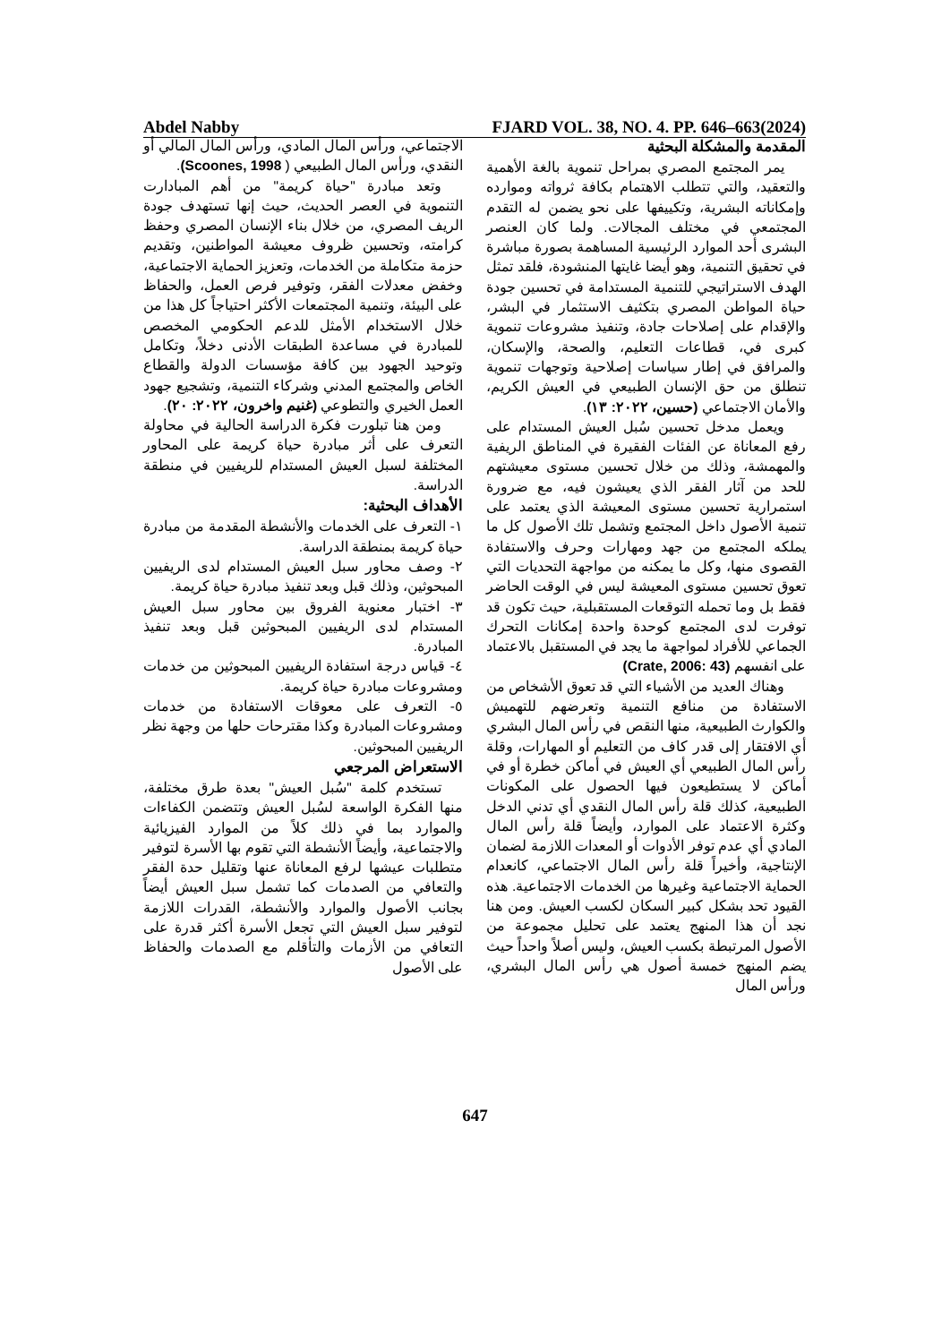Abdel Nabby FJARD VOL. 38, NO. 4. PP. 646–663(2024)
المقدمة والمشكلة البحثية
يمر المجتمع المصري بمراحل تنموية بالغة الأهمية والتعقيد، والتي تتطلب الاهتمام بكافة ثرواته وموارده وإمكاناته البشرية، وتكييفها على نحو يضمن له التقدم المجتمعي في مختلف المجالات. ولما كان العنصر البشرى أحد الموارد الرئيسية المساهمة بصورة مباشرة في تحقيق التنمية، وهو أيضا غايتها المنشودة، فلقد تمثل الهدف الاستراتيجي للتنمية المستدامة في تحسين جودة حياة المواطن المصري بتكثيف الاستثمار في البشر، والإقدام على إصلاحات جادة، وتنفيذ مشروعات تنموية كبرى في، قطاعات التعليم، والصحة، والإسكان، والمرافق في إطار سياسات إصلاحية وتوجهات تنموية تنطلق من حق الإنسان الطبيعي في العيش الكريم، والأمان الاجتماعي (حسين، ٢٠٢٢: ١٣).
ويعمل مدخل تحسين سُبل العيش المستدام على رفع المعاناة عن الفئات الفقيرة في المناطق الريفية والمهمشة، وذلك من خلال تحسين مستوى معيشتهم للحد من آثار الفقر الذي يعيشون فيه، مع ضرورة استمرارية تحسين مستوى المعيشة الذي يعتمد على تنمية الأصول داخل المجتمع وتشمل تلك الأصول كل ما يملكه المجتمع من جهد ومهارات وحرف والاستفادة القصوى منها، وكل ما يمكنه من مواجهة التحديات التي تعوق تحسين مستوى المعيشة ليس في الوقت الحاضر فقط بل وما تحمله التوقعات المستقبلية، حيث تكون قد توفرت لدى المجتمع كوحدة واحدة إمكانات التحرك الجماعي للأفراد لمواجهة ما يجد في المستقبل بالاعتماد على انفسهم (Crate, 2006: 43)
وهناك العديد من الأشياء التي قد تعوق الأشخاص من الاستفادة من منافع التنمية وتعرضهم للتهميش والكوارث الطبيعية، منها النقص في رأس المال البشري أي الافتقار إلى قدر كاف من التعليم أو المهارات، وقلة رأس المال الطبيعي أي العيش في أماكن خطرة أو في أماكن لا يستطيعون فيها الحصول على المكونات الطبيعية، كذلك قلة رأس المال النقدي أي تدني الدخل وكثرة الاعتماد على الموارد، وأيضاً قلة رأس المال المادي أي عدم توفر الأدوات أو المعدات اللازمة لضمان الإنتاجية، وأخيراً قلة رأس المال الاجتماعي، كانعدام الحماية الاجتماعية وغيرها من الخدمات الاجتماعية. هذه القيود تحد بشكل كبير السكان لكسب العيش. ومن هنا نجد أن هذا المنهج يعتمد على تحليل مجموعة من الأصول المرتبطة بكسب العيش، وليس أصلاً واحداً حيث يضم المنهج خمسة أصول هي رأس المال البشري، ورأس المال
الاجتماعي، ورأس المال المادي، ورأس المال المالي أو النقدي، ورأس المال الطبيعي ( Scoones, 1998).
وتعد مبادرة "حياة كريمة" من أهم المبادارت التنموية في العصر الحديث، حيث إنها تستهدف جودة الريف المصري، من خلال بناء الإنسان المصري وحفظ كرامته، وتحسين ظروف معيشة المواطنين، وتقديم حزمة متكاملة من الخدمات، وتعزيز الحماية الاجتماعية، وخفض معدلات الفقر، وتوفير فرص العمل، والحفاظ على البيئة، وتنمية المجتمعات الأكثر احتياجاً كل هذا من خلال الاستخدام الأمثل للدعم الحكومي المخصص للمبادرة في مساعدة الطبقات الأدنى دخلاً، وتكامل وتوحيد الجهود بين كافة مؤسسات الدولة والقطاع الخاص والمجتمع المدني وشركاء التنمية، وتشجيع جهود العمل الخيري والتطوعي (غنيم واخرون، ٢٠٢٢: ٢٠).
ومن هنا تبلورت فكرة الدراسة الحالية في محاولة التعرف على أثر مبادرة حياة كريمة على المحاور المختلفة لسبل العيش المستدام للريفيين في منطقة الدراسة.
الأهداف البحثية:
١- التعرف على الخدمات والأنشطة المقدمة من مبادرة حياة كريمة بمنطقة الدراسة.
٢- وصف محاور سبل العيش المستدام لدى الريفيين المبحوثين، وذلك قبل وبعد تنفيذ مبادرة حياة كريمة.
٣- اختبار معنوية الفروق بين محاور سبل العيش المستدام لدى الريفيين المبحوثين قبل وبعد تنفيذ المبادرة.
٤- قياس درجة استفادة الريفيين المبحوثين من خدمات ومشروعات مبادرة حياة كريمة.
٥- التعرف على معوقات الاستفادة من خدمات ومشروعات المبادرة وكذا مقترحات حلها من وجهة نظر الريفيين المبحوثين.
الاستعراض المرجعي
تستخدم كلمة "سُبل العيش" بعدة طرق مختلفة، منها الفكرة الواسعة لسُبل العيش وتتضمن الكفاءات والموارد بما في ذلك كلاً من الموارد الفيزيائية والاجتماعية، وأيضاً الأنشطة التي تقوم بها الأسرة لتوفير متطلبات عيشها لرفع المعاناة عنها وتقليل حدة الفقر والتعافي من الصدمات كما تشمل سبل العيش أيضاً بجانب الأصول والموارد والأنشطة، القدرات اللازمة لتوفير سبل العيش التي تجعل الأسرة أكثر قدرة على التعافي من الأزمات والتأقلم مع الصدمات والحفاظ على الأصول
647